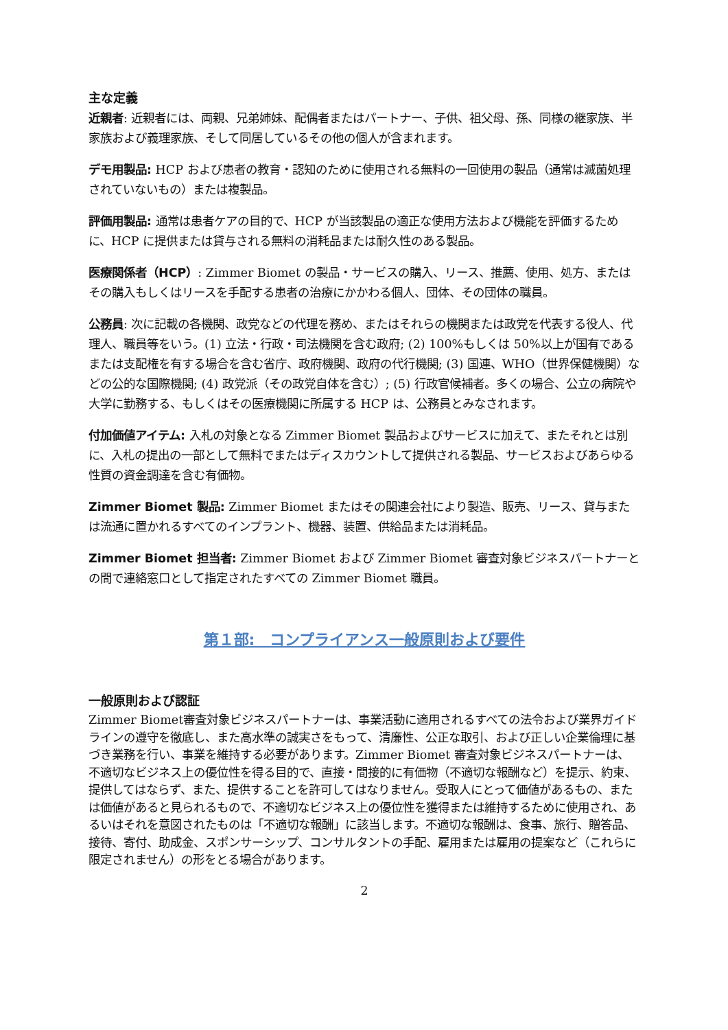主な定義
近親者: 近親者には、両親、兄弟姉妹、配偶者またはパートナー、子供、祖父母、孫、同様の継家族、半家族および義理家族、そして同居しているその他の個人が含まれます。
デモ用製品: HCP および患者の教育・認知のために使用される無料の一回使用の製品（通常は滅菌処理されていないもの）または複製品。
評価用製品: 通常は患者ケアの目的で、HCP が当該製品の適正な使用方法および機能を評価するために、HCP に提供または貸与される無料の消耗品または耐久性のある製品。
医療関係者（HCP）: Zimmer Biomet の製品・サービスの購入、リース、推薦、使用、処方、またはその購入もしくはリースを手配する患者の治療にかかわる個人、団体、その団体の職員。
公務員: 次に記載の各機関、政党などの代理を務め、またはそれらの機関または政党を代表する役人、代理人、職員等をいう。(1) 立法・行政・司法機関を含む政府; (2) 100%もしくは 50%以上が国有であるまたは支配権を有する場合を含む省庁、政府機関、政府の代行機関; (3) 国連、WHO（世界保健機関）などの公的な国際機関; (4) 政党派（その政党自体を含む）; (5) 行政官候補者。多くの場合、公立の病院や大学に勤務する、もしくはその医療機関に所属する HCP は、公務員とみなされます。
付加価値アイテム: 入札の対象となる Zimmer Biomet 製品およびサービスに加えて、またそれとは別に、入札の提出の一部として無料でまたはディスカウントして提供される製品、サービスおよびあらゆる性質の資金調達を含む有価物。
Zimmer Biomet 製品: Zimmer Biomet またはその関連会社により製造、販売、リース、貸与または流通に置かれるすべてのインプラント、機器、装置、供給品または消耗品。
Zimmer Biomet 担当者: Zimmer Biomet および Zimmer Biomet 審査対象ビジネスパートナーとの間で連絡窓口として指定されたすべての Zimmer Biomet 職員。
第１部:　コンプライアンス一般原則および要件
一般原則および認証
Zimmer Biomet審査対象ビジネスパートナーは、事業活動に適用されるすべての法令および業界ガイドラインの遵守を徹底し、また高水準の誠実さをもって、清廉性、公正な取引、および正しい企業倫理に基づき業務を行い、事業を維持する必要があります。Zimmer Biomet 審査対象ビジネスパートナーは、 不適切なビジネス上の優位性を得る目的で、直接・間接的に有価物（不適切な報酬など）を提示、約束、提供してはならず、また、提供することを許可してはなりません。受取人にとって価値があるもの、または価値があると見られるもので、不適切なビジネス上の優位性を獲得または維持するために使用され、あるいはそれを意図されたものは「不適切な報酬」に該当します。不適切な報酬は、食事、旅行、贈答品、接待、寄付、助成金、スポンサーシップ、コンサルタントの手配、雇用または雇用の提案など（これらに限定されません）の形をとる場合があります。
2